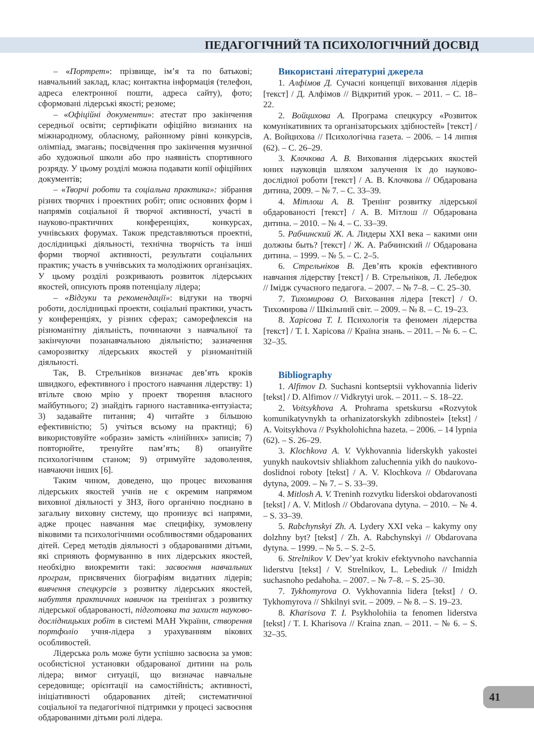ПЕДАГОГІЧНИЙ ТА ПСИХОЛОГІЧНИЙ ДОСВІД
– «Портрет»: прізвище, ім’я та по батькові; навчальний заклад, клас; контактна інформація (телефон, адреса електронної пошти, адреса сайту), фото; сформовані лідерські якості; резюме;
– «Офіційні документи»: атестат про закінчення середньої освіти; сертифікати офіційно визнаних на міжнародному, обласному, районному рівні конкурсів, олімпіад, змагань; посвідчення про закінчення музичної або художньої школи або про наявність спортивного розряду. У цьому розділі можна подавати копії офіційних документів;
– «Творчі роботи та соціальна практика»: зібрання різних творчих і проектних робіт; опис основних форм і напрямів соціальної й творчої активності, участі в науково-практичних конференціях, конкурсах, учнівських форумах. Також представляються проектні, дослідницькі діяльності, технічна творчість та інші форми творчої активності, результати соціальних практик; участь в учнівських та молодіжних організаціях. У цьому розділі розкривають розвиток лідерських якостей, описують прояв потенціалу лідера;
– «Відгуки та рекомендації»: відгуки на творчі роботи, дослідницькі проекти, соціальні практики, участь у конференціях, у різних сферах; саморефлексія на різноманітну діяльність, починаючи з навчальної та закінчуючи позанавчальною діяльністю; зазначення саморозвитку лідерських якостей у різноманітній діяльності.
Так, В. Стрельніков визначає дев’ять кроків швидкого, ефективного і простого навчання лідерству: 1) втільте свою мрію у проект творення власного майбутнього; 2) знайдіть гарного наставника-ентузіаста; 3) задавайте питання; 4) читайте з більшою ефективністю; 5) учіться всьому на практиці; 6) використовуйте «образи» замість «лінійних» записів; 7) повторюйте, тренуйте пам’ять; 8) опануйте психологічним станом; 9) отримуйте задоволення, навчаючи інших [6].
Таким чином, доведено, що процес виховання лідерських якостей учнів не є окремим напрямом виховної діяльності у ЗНЗ, його органічно поєднано в загальну виховну систему, що пронизує всі напрями, адже процес навчання має специфіку, зумовлену віковими та психологічними особливостями обдарованих дітей. Серед методів діяльності з обдарованими дітьми, які сприяють формуванню в них лідерських якостей, необхідно виокремити такі: засвоєння навчальних програм, присвячених біографіям видатних лідерів; вивчення спецкурсів з розвитку лідерських якостей, набуття практичних навичок на тренінгах з розвитку лідерської обдарованості, підготовка та захист науково-дослідницьких робіт в системі МАН України, створення портфоліо учня-лідера з урахуванням вікових особливостей.
Лідерська роль може бути успішно засвоєна за умов: особистісної установки обдарованої дитини на роль лідера; вимог ситуації, що визначає навчальне середовище; орієнтації на самостійність; активності, ініціативності обдарованих дітей; систематичної соціальної та педагогічної підтримки у процесі засвоєння обдарованими дітьми ролі лідера.
Використані літературні джерела
1. Алфімов Д. Сучасні концепції виховання лідерів [текст] / Д. Алфімов // Відкритий урок. – 2011. – С. 18–22.
2. Войцихова А. Програма спецкурсу «Розвиток комунікативних та організаторських здібностей» [текст] / А. Войцихова // Психологічна газета. – 2006. – 14 липня (62). – С. 26–29.
3. Клочкова А. В. Виховання лідерських якостей юних науковців шляхом залучення їх до науково-дослідної роботи [текст] / А. В. Клочкова // Обдарована дитина, 2009. – № 7. – С. 33–39.
4. Мітлош А. В. Тренінг розвитку лідерської обдарованості [текст] / А. В. Мітлош // Обдарована дитина. – 2010. – № 4. – С. 33–39.
5. Рабчинский Ж. А. Лидеры XXI века – какими они должны быть? [текст] / Ж. А. Рабчинский // Обдарована дитина. – 1999. – № 5. – С. 2–5.
6. Стрельніков В. Дев’ять кроків ефективного навчання лідерству [текст] / В. Стрельніков, Л. Лебедюк // Імідж сучасного педагога. – 2007. – № 7–8. – С. 25–30.
7. Тихомирова О. Виховання лідера [текст] / О. Тихомирова // Шкільний світ. – 2009. – № 8. – С. 19–23.
8. Харісова Т. І. Психологія та феномен лідерства [текст] / Т. І. Харісова // Країна знань. – 2011. – № 6. – С. 32–35.
Bibliography
1. Alfimov D. Suchasni kontseptsii vykhovannia lideriv [tekst] / D. Alfimov // Vidkrytyi urok. – 2011. – S. 18–22.
2. Voitsykhova A. Prohrama spetskursu «Rozvytok komunikatyvnykh ta orhanizatorskykh zdibnostei» [tekst] / A. Voitsykhova // Psykholohichna hazeta. – 2006. – 14 lypnia (62). – S. 26–29.
3. Klochkova A. V. Vykhovannia liderskykh yakostei yunykh naukovtsiv shliakhom zaluchennia yikh do naukovo-doslidnoi roboty [tekst] / A. V. Klochkova // Obdarovana dytyna, 2009. – № 7. – S. 33–39.
4. Mitlosh A. V. Treninh rozvytku liderskoi obdarovanosti [tekst] / A. V. Mitlosh // Obdarovana dytyna. – 2010. – № 4. – S. 33–39.
5. Rabchynskyi Zh. A. Lydery XXI veka – kakymy ony dolzhny byt? [tekst] / Zh. A. Rabchynskyi // Obdarovana dytyna. – 1999. – № 5. – S. 2–5.
6. Strelnikov V. Dev’yat krokiv efektyvnoho navchannia liderstvu [tekst] / V. Strelnikov, L. Lebediuk // Imidzh suchasnoho pedahoha. – 2007. – № 7–8. – S. 25–30.
7. Tykhomyrova O. Vykhovannia lidera [tekst] / O. Tykhomyrova // Shkilnyi svit. – 2009. – № 8. – S. 19–23.
8. Kharisova T. I. Psykholohiia ta fenomen liderstva [tekst] / T. I. Kharisova // Kraina znan. – 2011. – № 6. – S. 32–35.
41